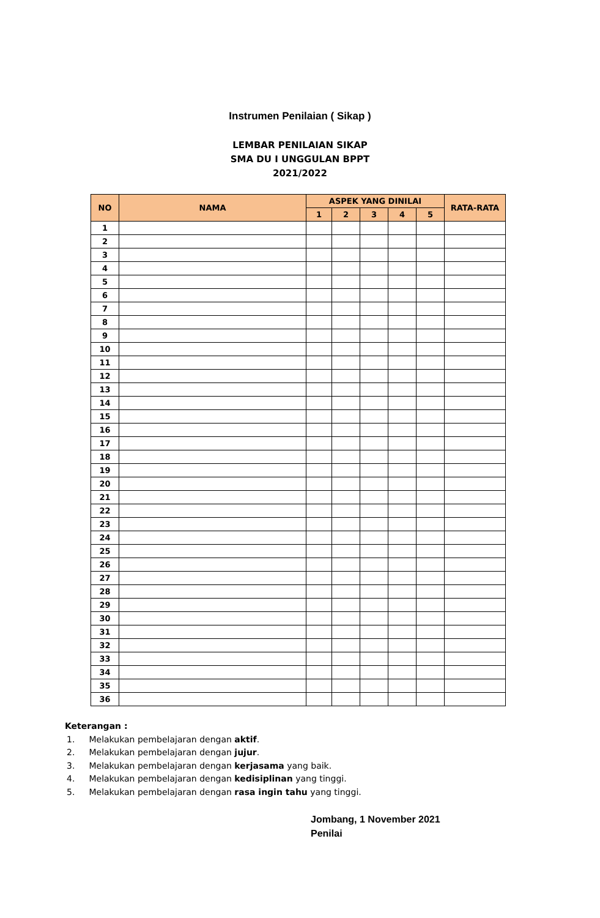Instrumen Penilaian ( Sikap )
LEMBAR PENILAIAN SIKAP
SMA DU I UNGGULAN BPPT
2021/2022
| NO | NAMA | ASPEK YANG DINILAI | | | | | RATA-RATA |
| --- | --- | --- | --- | --- | --- | --- | --- |
| | | 1 | 2 | 3 | 4 | 5 | |
| 1 | | | | | | | |
| 2 | | | | | | | |
| 3 | | | | | | | |
| 4 | | | | | | | |
| 5 | | | | | | | |
| 6 | | | | | | | |
| 7 | | | | | | | |
| 8 | | | | | | | |
| 9 | | | | | | | |
| 10 | | | | | | | |
| 11 | | | | | | | |
| 12 | | | | | | | |
| 13 | | | | | | | |
| 14 | | | | | | | |
| 15 | | | | | | | |
| 16 | | | | | | | |
| 17 | | | | | | | |
| 18 | | | | | | | |
| 19 | | | | | | | |
| 20 | | | | | | | |
| 21 | | | | | | | |
| 22 | | | | | | | |
| 23 | | | | | | | |
| 24 | | | | | | | |
| 25 | | | | | | | |
| 26 | | | | | | | |
| 27 | | | | | | | |
| 28 | | | | | | | |
| 29 | | | | | | | |
| 30 | | | | | | | |
| 31 | | | | | | | |
| 32 | | | | | | | |
| 33 | | | | | | | |
| 34 | | | | | | | |
| 35 | | | | | | | |
| 36 | | | | | | | |
Keterangan :
1. Melakukan pembelajaran dengan aktif.
2. Melakukan pembelajaran dengan jujur.
3. Melakukan pembelajaran dengan kerjasama yang baik.
4. Melakukan pembelajaran dengan kedisiplinan yang tinggi.
5. Melakukan pembelajaran dengan rasa ingin tahu yang tinggi.
Jombang, 1 November 2021
Penilai